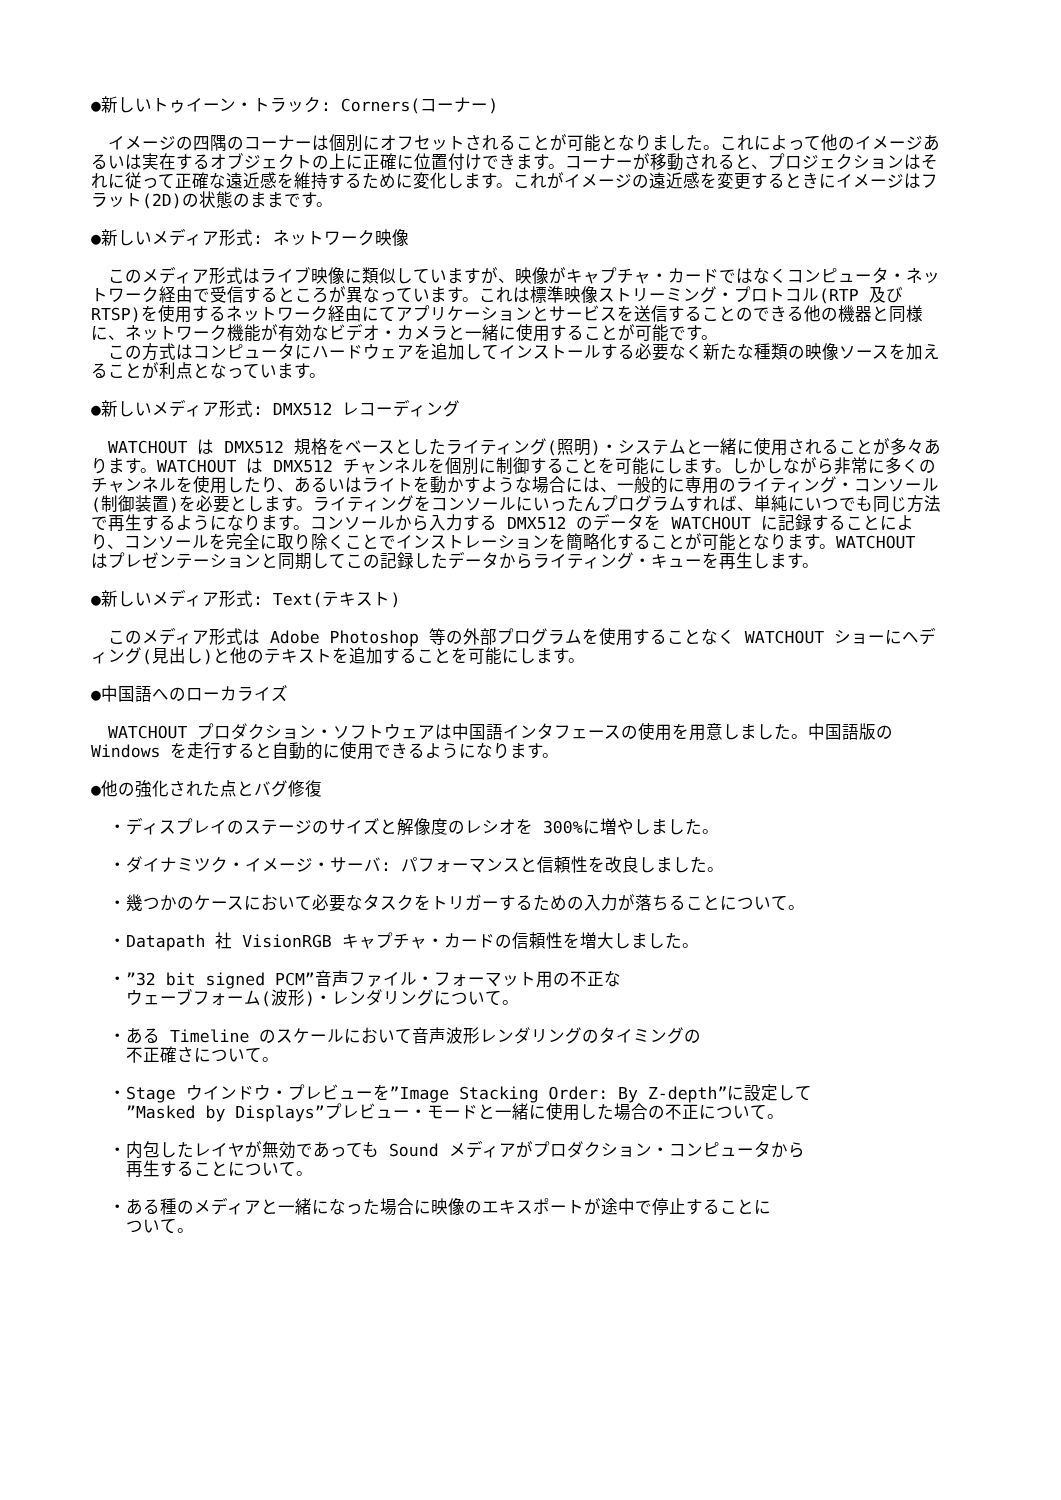●新しいトゥイーン・トラック: Corners(コーナー)
　イメージの四隅のコーナーは個別にオフセットされることが可能となりました。これによって他のイメージあるいは実在するオブジェクトの上に正確に位置付けできます。コーナーが移動されると、プロジェクションはそれに従って正確な遠近感を維持するために変化します。これがイメージの遠近感を変更するときにイメージはフラット(2D)の状態のままです。
●新しいメディア形式: ネットワーク映像
　このメディア形式はライブ映像に類似していますが、映像がキャプチャ・カードではなくコンピュータ・ネットワーク経由で受信するところが異なっています。これは標準映像ストリーミング・プロトコル(RTP 及び RTSP)を使用するネットワーク経由にてアプリケーションとサービスを送信することのできる他の機器と同様に、ネットワーク機能が有効なビデオ・カメラと一緒に使用することが可能です。
　この方式はコンピュータにハードウェアを追加してインストールする必要なく新たな種類の映像ソースを加えることが利点となっています。
●新しいメディア形式: DMX512 レコーディング
　WATCHOUT は DMX512 規格をベースとしたライティング(照明)・システムと一緒に使用されることが多々あります。WATCHOUT は DMX512 チャンネルを個別に制御することを可能にします。しかしながら非常に多くのチャンネルを使用したり、あるいはライトを動かすような場合には、一般的に専用のライティング・コンソール(制御装置)を必要とします。ライティングをコンソールにいったんプログラムすれば、単純にいつでも同じ方法で再生するようになります。コンソールから入力する DMX512 のデータを WATCHOUT に記録することにより、コンソールを完全に取り除くことでインストレーションを簡略化することが可能となります。WATCHOUT はプレゼンテーションと同期してこの記録したデータからライティング・キューを再生します。
●新しいメディア形式: Text(テキスト)
　このメディア形式は Adobe Photoshop 等の外部プログラムを使用することなく WATCHOUT ショーにヘディング(見出し)と他のテキストを追加することを可能にします。
●中国語へのローカライズ
　WATCHOUT プロダクション・ソフトウェアは中国語インタフェースの使用を用意しました。中国語版の Windows を走行すると自動的に使用できるようになります。
●他の強化された点とバグ修復
・ディスプレイのステージのサイズと解像度のレシオを 300%に増やしました。
・ダイナミツク・イメージ・サーバ: パフォーマンスと信頼性を改良しました。
・幾つかのケースにおいて必要なタスクをトリガーするための入力が落ちることについて。
・Datapath 社 VisionRGB キャプチャ・カードの信頼性を増大しました。
・”32 bit signed PCM”音声ファイル・フォーマット用の不正な
ウェーブフォーム(波形)・レンダリングについて。
・ある Timeline のスケールにおいて音声波形レンダリングのタイミングの
不正確さについて。
・Stage ウインドウ・プレビューを”Image Stacking Order: By Z-depth”に設定して
”Masked by Displays”プレビュー・モードと一緒に使用した場合の不正について。
・内包したレイヤが無効であっても Sound メディアがプロダクション・コンピュータから
再生することについて。
・ある種のメディアと一緒になった場合に映像のエキスポートが途中で停止することに
ついて。